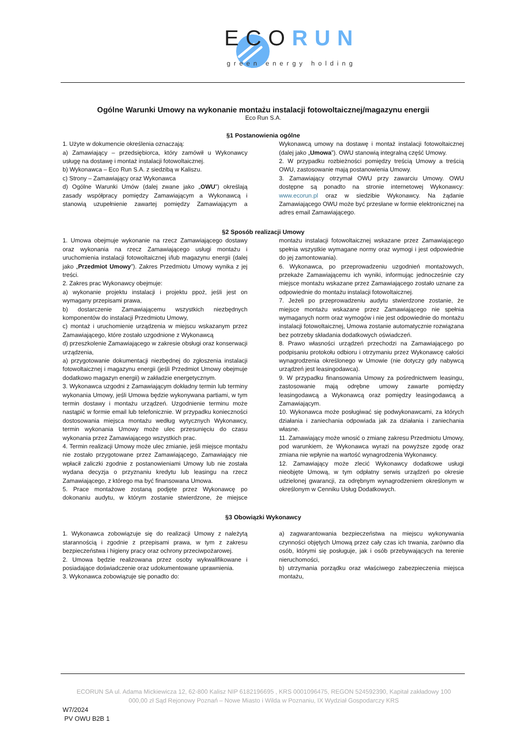ECORUN
green energy holding
Ogólne Warunki Umowy na wykonanie montażu instalacji fotowoltaicznej/magazynu energii
Eco Run S.A.
§1 Postanowienia ogólne
1. Użyte w dokumencie określenia oznaczają:
a) Zamawiający – przedsiębiorca, który zamówił u Wykonawcy usługę na dostawę i montaż instalacji fotowoltaicznej.
b) Wykonawca – Eco Run S.A. z siedzibą w Kaliszu.
c) Strony – Zamawiający oraz Wykonawca
d) Ogólne Warunki Umów (dalej zwane jako „OWU”) określają zasady współpracy pomiędzy Zamawiającym a Wykonawcą i stanowią uzupełnienie zawartej pomiędzy Zamawiającym a Wykonawcą umowy na dostawę i montaż instalacji fotowoltaicznej (dalej jako „Umowa”). OWU stanowią integralną część Umowy.
2. W przypadku rozbieżności pomiędzy treścią Umowy a treścią OWU, zastosowanie mają postanowienia Umowy.
3. Zamawiający otrzymał OWU przy zawarciu Umowy. OWU dostępne są ponadto na stronie internetowej Wykonawcy: www.ecorun.pl oraz w siedzibie Wykonawcy. Na żądanie Zamawiającego OWU może być przesłane w formie elektronicznej na adres email Zamawiającego.
§2 Sposób realizacji Umowy
1. Umowa obejmuje wykonanie na rzecz Zamawiającego dostawy oraz wykonania na rzecz Zamawiającego usługi montażu i uruchomienia instalacji fotowoltaicznej i/lub magazynu energii (dalej jako „Przedmiot Umowy”). Zakres Przedmiotu Umowy wynika z jej treści.
2. Zakres prac Wykonawcy obejmuje:
a) wykonanie projektu instalacji i projektu ppoż, jeśli jest on wymagany przepisami prawa,
b) dostarczenie Zamawiającemu wszystkich niezbędnych komponentów do instalacji Przedmiotu Umowy,
c) montaż i uruchomienie urządzenia w miejscu wskazanym przez Zamawiającego, które zostało uzgodnione z Wykonawcą
d) przeszkolenie Zamawiającego w zakresie obsługi oraz konserwacji urządzenia,
a) przygotowanie dokumentacji niezbędnej do zgłoszenia instalacji fotowoltaicznej i magazynu energii (jeśli Przedmiot Umowy obejmuje dodatkowo magazyn energii) w zakładzie energetycznym.
3. Wykonawca uzgodni z Zamawiającym dokładny termin lub terminy wykonania Umowy, jeśli Umowa będzie wykonywana partiami, w tym termin dostawy i montażu urządzeń. Uzgodnienie terminu może nastąpić w formie email lub telefonicznie. W przypadku konieczności dostosowania miejsca montażu według wytycznych Wykonawcy, termin wykonania Umowy może ulec przesunięciu do czasu wykonania przez Zamawiającego wszystkich prac.
4. Termin realizacji Umowy może ulec zmianie, jeśli miejsce montażu nie zostało przygotowane przez Zamawiającego, Zamawiający nie wpłacił zaliczki zgodnie z postanowieniami Umowy lub nie została wydana decyzja o przyznaniu kredytu lub leasingu na rzecz Zamawiającego, z którego ma być finansowana Umowa.
5. Prace montażowe zostaną podjęte przez Wykonawcę po dokonaniu audytu, w którym zostanie stwierdzone, że miejsce montażu instalacji fotowoltaicznej wskazane przez Zamawiającego spełnia wszystkie wymagane normy oraz wymogi i jest odpowiednie do jej zamontowania).
6. Wykonawca, po przeprowadzeniu uzgodnień montażowych, przekaże Zamawiającemu ich wyniki, informując jednocześnie czy miejsce montażu wskazane przez Zamawiającego zostało uznane za odpowiednie do montażu instalacji fotowoltaicznej.
7. Jeżeli po przeprowadzeniu audytu stwierdzone zostanie, że miejsce montażu wskazane przez Zamawiającego nie spełnia wymaganych norm oraz wymogów i nie jest odpowiednie do montażu instalacji fotowoltaicznej, Umowa zostanie automatycznie rozwiązana bez potrzeby składania dodatkowych oświadczeń.
8. Prawo własności urządzeń przechodzi na Zamawiającego po podpisaniu protokołu odbioru i otrzymaniu przez Wykonawcę całości wynagrodzenia określonego w Umowie (nie dotyczy gdy nabywcą urządzeń jest leasingodawca).
9. W przypadku finansowania Umowy za pośrednictwem leasingu, zastosowanie mają odrębne umowy zawarte pomiędzy leasingodawcą a Wykonawcą oraz pomiędzy leasingodawcą a Zamawiającym.
10. Wykonawca może posługiwać się podwykonawcami, za których działania i zaniechania odpowiada jak za działania i zaniechania własne.
11. Zamawiający może wnosić o zmianę zakresu Przedmiotu Umowy, pod warunkiem, że Wykonawca wyrazi na powyższe zgodę oraz zmiana nie wpłynie na wartość wynagrodzenia Wykonawcy.
12. Zamawiający może zlecić Wykonawcy dodatkowe usługi nieobjęte Umową, w tym odpłatny serwis urządzeń po okresie udzielonej gwarancji, za odrębnym wynagrodzeniem określonym w określonym w Cenniku Usług Dodatkowych.
§3 Obowiązki Wykonawcy
1. Wykonawca zobowiązuje się do realizacji Umowy z należytą starannością i zgodnie z przepisami prawa, w tym z zakresu bezpieczeństwa i higieny pracy oraz ochrony przeciwpożarowej.
2. Umowa będzie realizowana przez osoby wykwalifikowane i posiadające doświadczenie oraz udokumentowane uprawnienia.
3. Wykonawca zobowiązuje się ponadto do:
a) zagwarantowania bezpieczeństwa na miejscu wykonywania czynności objętych Umową przez cały czas ich trwania, zarówno dla osób, którymi się posługuje, jak i osób przebywających na terenie nieruchomości,
b) utrzymania porządku oraz właściwego zabezpieczenia miejsca montażu,
ECORUN SA ul. Adama Mickiewicza 12, 62-800 Kalisz NIP 6182196695 , KRS 0001096475, REGON 524592390, Kapitał zakładowy 100 000,00 zł Sąd Rejonowy Poznań – Nowe Miasto i Wilda w Poznaniu, IX Wydział Gospodarczy KRS
W7/2024
PV OWU B2B 1